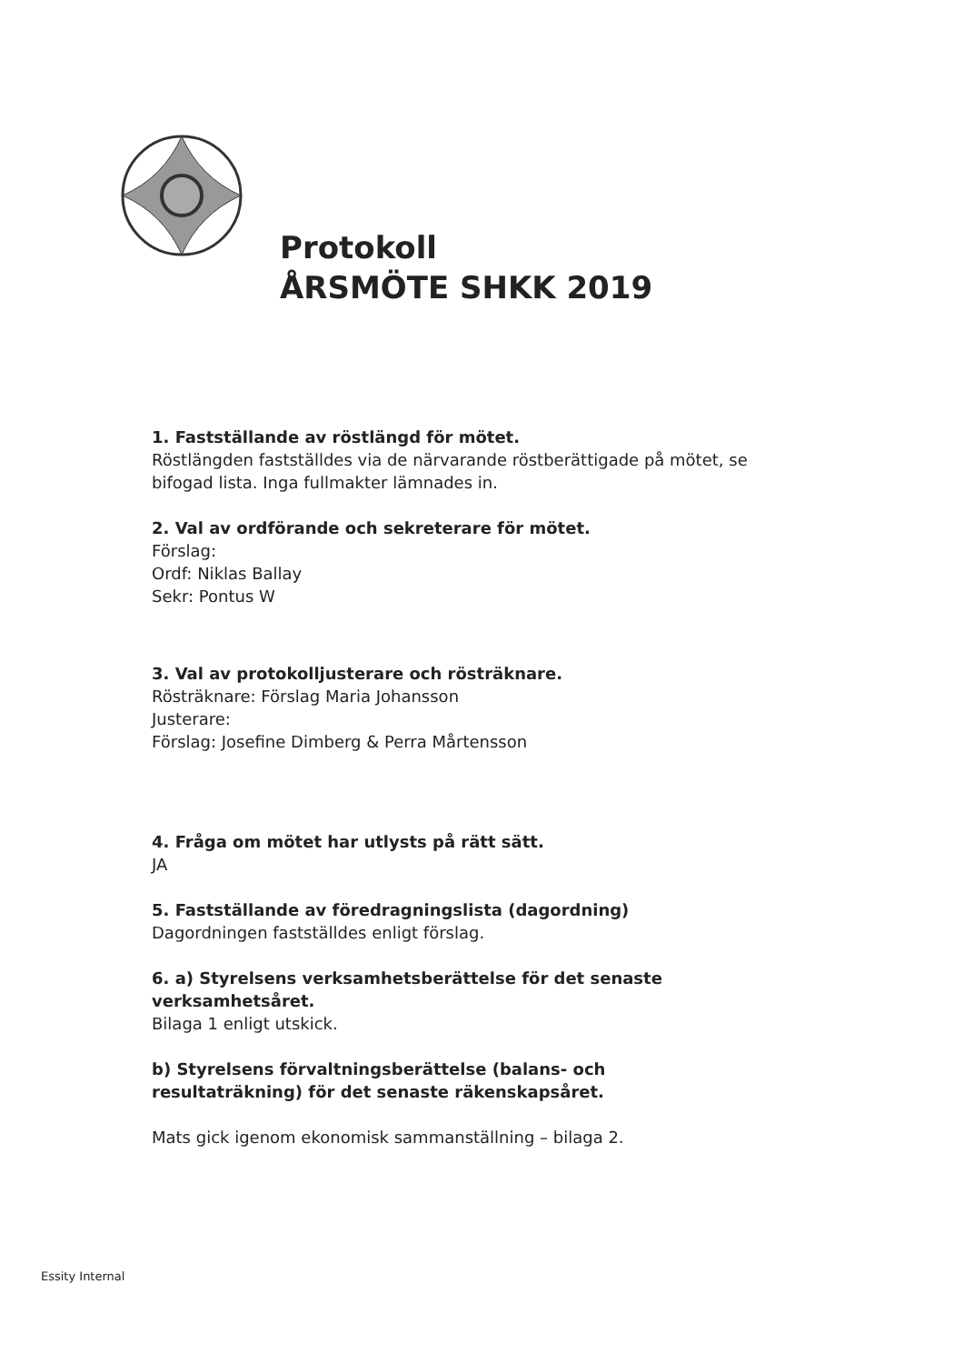Protokoll
ÅRSMÖTE SHKK 2019
1. Fastställande av röstlängd för mötet.
Röstlängden fastställdes via de närvarande röstberättigade på mötet, se bifogad lista. Inga fullmakter lämnades in.
2. Val av ordförande och sekreterare för mötet.
Förslag:
Ordf: Niklas Ballay
Sekr: Pontus W
3. Val av protokolljusterare och rösträknare.
Rösträknare: Förslag Maria Johansson
Justerare:
Förslag: Josefine Dimberg & Perra Mårtensson
4. Fråga om mötet har utlysts på rätt sätt.
JA
5. Fastställande av föredragningslista (dagordning)
Dagordningen fastställdes enligt förslag.
6. a) Styrelsens verksamhetsberättelse för det senaste verksamhetsåret.
Bilaga 1 enligt utskick.
b) Styrelsens förvaltningsberättelse (balans- och resultaträkning) för det senaste räkenskapsåret.
Mats gick igenom ekonomisk sammanställning – bilaga 2.
Essity Internal